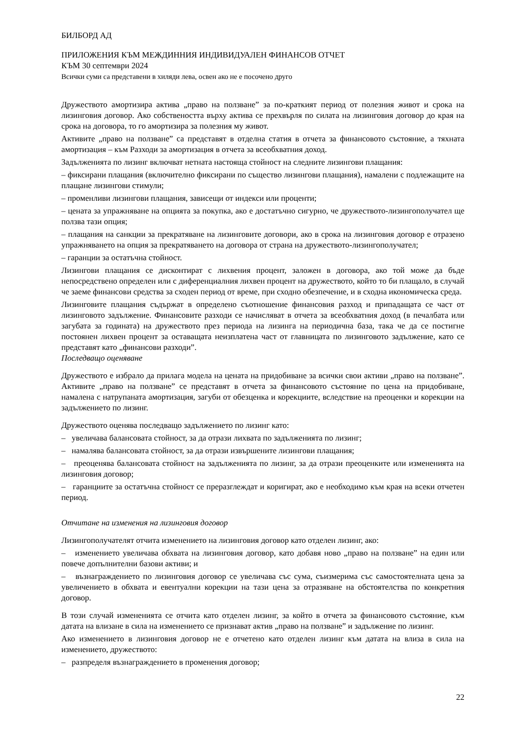БИЛБОРД АД
ПРИЛОЖЕНИЯ КЪМ МЕЖДИННИЯ ИНДИВИДУАЛЕН ФИНАНСОВ ОТЧЕТ
КЪМ 30 септември 2024
Всички суми са представени в хиляди лева, освен ако не е посочено друго
Дружеството амортизира актива „право на ползване” за по-краткият период от полезния живот и срока на лизинговия договор. Ако собствеността върху актива се прехвърля по силата на лизинговия договор до края на срока на договора, то го амортизира за полезния му живот.
Активите „право на ползване” са представят в отделна статия в отчета за финансовото състояние, а тяхната амортизация – към Разходи за амортизация в отчета за всеобхватния доход.
Задълженията по лизинг включват нетната настояща стойност на следните лизингови плащания:
– фиксирани плащания (включително фиксирани по същество лизингови плащания), намалени с подлежащите на плащане лизингови стимули;
– променливи лизингови плащания, зависещи от индекси или проценти;
– цената за упражняване на опцията за покупка, ако е достатъчно сигурно, че дружеството-лизингополучател ще ползва тази опция;
– плащания на санкции за прекратяване на лизинговите договори, ако в срока на лизинговия договор е отразено упражняването на опция за прекратяването на договора от страна на дружеството-лизингополучател;
– гаранции за остатъчна стойност.
Лизингови плащания се дисконтират с лихвения процент, заложен в договора, ако той може да бъде непосредствено определен или с диференциалния лихвен процент на дружеството, който то би плащало, в случай че заеме финансови средства за сходен период от време, при сходно обезпечение, и в сходна икономическа среда.
Лизинговите плащания съдържат в определено съотношение финансовия разход и припадащата се част от лизинговото задължение. Финансовите разходи се начисляват в отчета за всеобхватния доход (в печалбата или загубата за годината) на дружеството през периода на лизинга на периодична база, така че да се постигне постоянен лихвен процент за оставащата неизплатена част от главницата по лизинговото задължение, като се представят като „финансови разходи”.
Последващо оценяване
Дружеството е избрало да прилага модела на цената на придобиване за всички свои активи „право на ползване”. Активите „право на ползване” се представят в отчета за финансовото състояние по цена на придобиване, намалена с натрупаната амортизация, загуби от обезценка и корекциите, вследствие на преоценки и корекции на задължението по лизинг.
Дружеството оценява последващо задължението по лизинг като:
– увеличава балансовата стойност, за да отрази лихвата по задълженията по лизинг;
– намалява балансовата стойност, за да отрази извършените лизингови плащания;
– преоценява балансовата стойност на задълженията по лизинг, за да отрази преоценките или измененията на лизинговия договор;
– гаранциите за остатъчна стойност се преразглеждат и коригират, ако е необходимо към края на всеки отчетен период.
Отчитане на изменения на лизинговия договор
Лизингополучателят отчита изменението на лизинговия договор като отделен лизинг, ако:
– изменението увеличава обхвата на лизинговия договор, като добавя ново „право на ползване” на един или повече допълнителни базови активи; и
– възнаграждението по лизинговия договор се увеличава със сума, съизмерима със самостоятелната цена за увеличението в обхвата и евентуални корекции на тази цена за отразяване на обстоятелства по конкретния договор.
В този случай измененията се отчита като отделен лизинг, за който в отчета за финансовото състояние, към датата на влизане в сила на изменението се признават актив „право на ползване” и задължение по лизинг.
Ако изменението в лизинговия договор не е отчетено като отделен лизинг към датата на влиза в сила на изменението, дружеството:
– разпределя възнаграждението в променения договор;
22